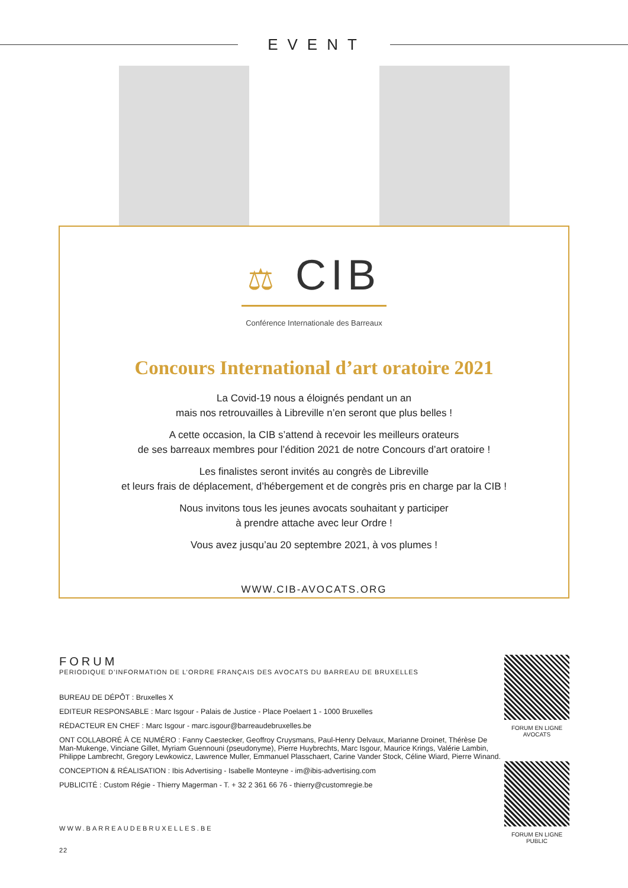EVENT
⚖ CIB
Conférence Internationale des Barreaux
Concours International d’art oratoire 2021
La Covid-19 nous a éloignés pendant un an
mais nos retrouvailles à Libreville n’en seront que plus belles !
A cette occasion, la CIB s’attend à recevoir les meilleurs orateurs
de ses barreaux membres pour l’édition 2021 de notre Concours d’art oratoire !
Les finalistes seront invités au congrès de Libreville
et leurs frais de déplacement, d’hébergement et de congrès pris en charge par la CIB !
Nous invitons tous les jeunes avocats souhaitant y participer
à prendre attache avec leur Ordre !
Vous avez jusqu’au 20 septembre 2021, à vos plumes !
WWW.CIB-AVOCATS.ORG
FORUM
PERIODIQUE D’INFORMATION DE L’ORDRE FRANÇAIS DES AVOCATS DU BARREAU DE BRUXELLES
BUREAU DE DÉPÔT : Bruxelles X
EDITEUR RESPONSABLE : Marc Isgour - Palais de Justice - Place Poelaert 1 - 1000 Bruxelles
RÉDACTEUR EN CHEF : Marc Isgour - marc.isgour@barreaudebruxelles.be
ONT COLLABORÉ À CE NUMÉRO : Fanny Caestecker, Geoffroy Cruysmans, Paul-Henry Delvaux, Marianne Droinet, Thérèse De Man-Mukenge, Vinciane Gillet, Myriam Guennouni (pseudonyme), Pierre Huybrechts, Marc Isgour, Maurice Krings, Valérie Lambin, Philippe Lambrecht, Gregory Lewkowicz, Lawrence Muller, Emmanuel Plasschaert, Carine Vander Stock, Céline Wiard, Pierre Winand.
CONCEPTION & RÉALISATION : Ibis Advertising - Isabelle Monteyne - im@ibis-advertising.com
PUBLICITÉ : Custom Régie - Thierry Magerman - T. + 32 2 361 66 76 - thierry@customregie.be
WWW.BARREAUDEBRUXELLES.BE
22
FORUM EN LIGNE
AVOCATS
FORUM EN LIGNE
PUBLIC